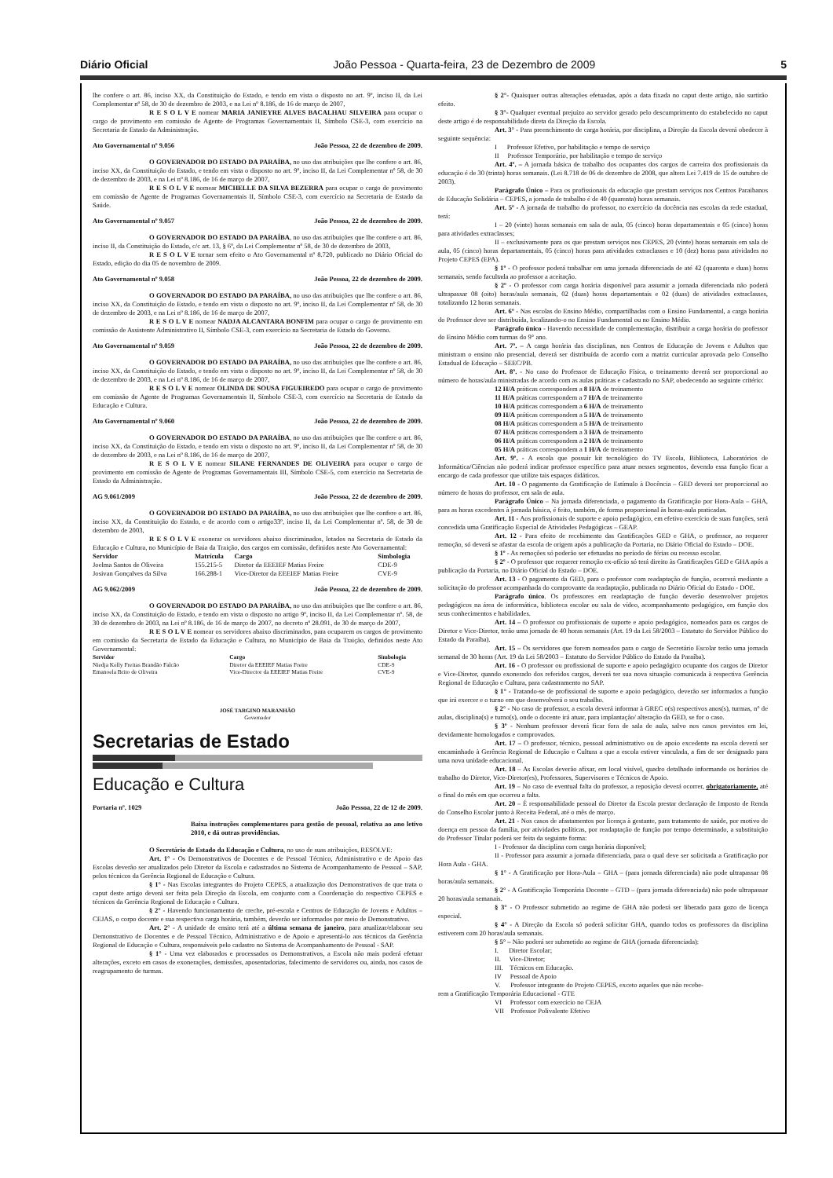Diário Oficial João Pessoa - Quarta-feira, 23 de Dezembro de 2009 5
lhe confere o art. 86, inciso XX, da Constituição do Estado, e tendo em vista o disposto no art. 9º, inciso II, da Lei Complementar nº 58, de 30 de dezembro de 2003, e na Lei nº 8.186, de 16 de março de 2007,
R E S O L V E nomear MARIA JANIEYRE ALVES BACALHAU SILVEIRA para ocupar o cargo de provimento em comissão de Agente de Programas Governamentais II, Símbolo CSE-3, com exercício na Secretaria de Estado da Administração.
Ato Governamental nº 9.056 João Pessoa, 22 de dezembro de 2009.
O GOVERNADOR DO ESTADO DA PARAÍBA, no uso das atribuições que lhe confere o art. 86, inciso XX, da Constituição do Estado, e tendo em vista o disposto no art. 9º, inciso II, da Lei Complementar nº 58, de 30 de dezembro de 2003, e na Lei nº 8.186, de 16 de março de 2007,
R E S O L V E nomear MICHELLE DA SILVA BEZERRA para ocupar o cargo de provimento em comissão de Agente de Programas Governamentais II, Símbolo CSE-3, com exercício na Secretaria de Estado da Saúde.
Ato Governamental nº 9.057 João Pessoa, 22 de dezembro de 2009.
O GOVERNADOR DO ESTADO DA PARAÍBA, no uso das atribuições que lhe confere o art. 86, inciso II, da Constituição do Estado, c/c art. 13, § 6º, da Lei Complementar nº 58, de 30 de dezembro de 2003,
R E S O L V E tornar sem efeito o Ato Governamental nº 8.720, publicado no Diário Oficial do Estado, edição do dia 05 de novembro de 2009.
Ato Governamental nº 9.058 João Pessoa, 22 de dezembro de 2009.
O GOVERNADOR DO ESTADO DA PARAÍBA, no uso das atribuições que lhe confere o art. 86, inciso XX, da Constituição do Estado, e tendo em vista o disposto no art. 9º, inciso II, da Lei Complementar nº 58, de 30 de dezembro de 2003, e na Lei nº 8.186, de 16 de março de 2007,
R E S O L V E nomear NADJA ALCANTARA BONFIM para ocupar o cargo de provimento em comissão de Assistente Administrativo II, Símbolo CSE-3, com exercício na Secretaria de Estado do Governo.
Ato Governamental nº 9.059 João Pessoa, 22 de dezembro de 2009.
O GOVERNADOR DO ESTADO DA PARAÍBA, no uso das atribuições que lhe confere o art. 86, inciso XX, da Constituição do Estado, e tendo em vista o disposto no art. 9º, inciso II, da Lei Complementar nº 58, de 30 de dezembro de 2003, e na Lei nº 8.186, de 16 de março de 2007,
R E S O L V E nomear OLINDA DE SOUSA FIGUEIREDO para ocupar o cargo de provimento em comissão de Agente de Programas Governamentais II, Símbolo CSE-3, com exercício na Secretaria de Estado da Educação e Cultura.
Ato Governamental nº 9.060 João Pessoa, 22 de dezembro de 2009.
O GOVERNADOR DO ESTADO DA PARAÍBA, no uso das atribuições que lhe confere o art. 86, inciso XX, da Constituição do Estado, e tendo em vista o disposto no art. 9º, inciso II, da Lei Complementar nº 58, de 30 de dezembro de 2003, e na Lei nº 8.186, de 16 de março de 2007,
R E S O L V E nomear SILANE FERNANDES DE OLIVEIRA para ocupar o cargo de provimento em comissão de Agente de Programas Governamentais III, Símbolo CSE-5, com exercício na Secretaria de Estado da Administração.
AG 9.061/2009 João Pessoa, 22 de dezembro de 2009.
O GOVERNADOR DO ESTADO DA PARAÍBA, no uso das atribuições que lhe confere o art. 86, inciso XX, da Constituição do Estado, e de acordo com o artigo33º, inciso II, da Lei Complementar nº. 58, de 30 de dezembro de 2003,
R E S O L V E exonerar os servidores abaixo discriminados, lotados na Secretaria de Estado da Educação e Cultura, no Município de Baia da Traição, dos cargos em comissão, definidos neste Ato Governamental:
| Servidor | Matrícula | Cargo | Simbologia |
| --- | --- | --- | --- |
| Joelma Santos de Oliveira | 155.215-5 | Diretor da EEEIEF Matias Freire | CDE-9 |
| Josivan Gonçalves da Silva | 166.288-1 | Vice-Diretor da EEEIEF Matias Freire | CVE-9 |
AG 9.062/2009 João Pessoa, 22 de dezembro de 2009.
O GOVERNADOR DO ESTADO DA PARAÍBA, no uso das atribuições que lhe confere o art. 86, inciso XX, da Constituição do Estado, e tendo em vista o disposto no artigo 9º, inciso II, da Lei Complementar nº. 58, de 30 de dezembro de 2003, na Lei nº 8.186, de 16 de março de 2007, no decreto nº 28.091, de 30 de março de 2007,
R E S O L V E nomear os servidores abaixo discriminados, para ocuparem os cargos de provimento em comissão da Secretaria de Estado da Educação e Cultura, no Município de Baia da Traição, definidos neste Ato Governamental:
| Servidor | Cargo | Simbologia |
| --- | --- | --- |
| Niedja Kelly Freitas Brandão Falcão | Diretor da EEEIEF Matias Freire | CDE-9 |
| Emanoela Brito de Oliveira | Vice-Director da EEEIEF Matias Freire | CVE-9 |
JOSÉ TARGINO MARANHÃO
Governador
Secretarias de Estado
Educação e Cultura
Portaria nº. 1029 João Pessoa, 22 de 12 de 2009.
Baixa instruções complementares para gestão de pessoal, relativa ao ano letivo 2010, e dá outras providências.
O Secretário de Estado da Educação e Cultura, no uso de suas atribuições, RESOLVE:
Art. 1° - Os Demonstrativos de Docentes e de Pessoal Técnico, Administrativo e de Apoio das Escolas deverão ser atualizados pelo Diretor da Escola e cadastrados no Sistema de Acompanhamento de Pessoal – SAP, pelos técnicos da Gerência Regional de Educação e Cultura.
§ 1° - Nas Escolas integrantes do Projeto CEPES, a atualização dos Demonstrativos de que trata o caput deste artigo deverá ser feita pela Direção da Escola, em conjunto com a Coordenação do respectivo CEPES e técnicos da Gerência Regional de Educação e Cultura.
§ 2° - Havendo funcionamento de creche, pré-escola e Centros de Educação de Jovens e Adultos – CEJAS, o corpo docente e sua respectiva carga horária, também, deverão ser informados por meio de Demonstrativo.
Art. 2° - A unidade de ensino terá até a última semana de janeiro, para atualizar/elaborar seu Demonstrativo de Docentes e de Pessoal Técnico, Administrativo e de Apoio e apresentá-lo aos técnicos da Gerência Regional de Educação e Cultura, responsáveis pelo cadastro no Sistema de Acompanhamento de Pessoal - SAP.
§ 1° - Uma vez elaborados e processados os Demonstrativos, a Escola não mais poderá efetuar alterações, exceto em casos de exonerações, demissões, aposentadorias, falecimento de servidores ou, ainda, nos casos de reagrupamento de turmas.
§ 2°- Quaisquer outras alterações efetuadas, após a data fixada no caput deste artigo, não surtirão efeito.
§ 3°- Qualquer eventual prejuízo ao servidor gerado pelo descumprimento do estabelecido no caput deste artigo é de responsabilidade direta da Direção da Escola.
Art. 3° - Para preenchimento de carga horária, por disciplina, a Direção da Escola deverá obedecer à seguinte sequência:
I Professor Efetivo, por habilitação e tempo de serviço
II Professor Temporário, por habilitação e tempo de serviço
Art. 4º. – A jornada básica de trabalho dos ocupantes dos cargos de carreira dos profissionais da educação é de 30 (trinta) horas semanais. (Lei 8.718 de 06 de dezembro de 2008, que altera Lei 7.419 de 15 de outubro de 2003).
Parágrafo Único – Para os profissionais da educação que prestam serviços nos Centros Paraibanos de Educação Solidária – CEPES, a jornada de trabalho é de 40 (quarenta) horas semanais.
Art. 5º - A jornada de trabalho do professor, no exercício da docência nas escolas da rede estadual, terá:
I – 20 (vinte) horas semanais em sala de aula, 05 (cinco) horas departamentais e 05 (cinco) horas para atividades extraclasses;
II – exclusivamente para os que prestam serviços nos CEPES, 20 (vinte) horas semanais em sala de aula, 05 (cinco) horas departamentais, 05 (cinco) horas para atividades extraclasses e 10 (dez) horas para atividades no Projeto CEPES (EPA).
§ 1º - O professor poderá trabalhar em uma jornada diferenciada de até 42 (quarenta e duas) horas semanais, sendo facultada ao professor a aceitação.
§ 2º - O professor com carga horária disponível para assumir a jornada diferenciada não poderá ultrapassar 08 (oito) horas/aula semanais, 02 (duas) horas departamentais e 02 (duas) de atividades extraclasses, totalizando 12 horas semanais.
Art. 6º - Nas escolas do Ensino Médio, compartilhadas com o Ensino Fundamental, a carga horária do Professor deve ser distribuída, localizando-o no Ensino Fundamental ou no Ensino Médio.
Parágrafo único - Havendo necessidade de complementação, distribuir a carga horária do professor do Ensino Médio com turmas do 9° ano.
Art. 7º. – A carga horária das disciplinas, nos Centros de Educação de Jovens e Adultos que ministram o ensino não presencial, deverá ser distribuída de acordo com a matriz curricular aprovada pelo Conselho Estadual de Educação – SEEC/PB.
Art. 8º. - No caso do Professor de Educação Física, o treinamento deverá ser proporcional ao número de horas/aula ministradas de acordo com as aulas práticas e cadastrado no SAP, obedecendo ao seguinte critério:
12 H/A práticas correspondem a 8 H/A de treinamento
11 H/A práticas correspondem a 7 H/A de treinamento
10 H/A práticas correspondem a 6 H/A de treinamento
09 H/A práticas correspondem a 5 H/A de treinamento
08 H/A práticas correspondem a 5 H/A de treinamento
07 H/A práticas correspondem a 3 H/A de treinamento
06 H/A práticas correspondem a 2 H/A de treinamento
05 H/A práticas correspondem a 1 H/A de treinamento
Art. 9º. - A escola que possuir kit tecnológico do TV Escola, Biblioteca, Laboratórios de Informática/Ciências não poderá indicar professor específico para atuar nesses segmentos, devendo essa função ficar a encargo de cada professor que utilize tais espaços didáticos.
Art. 10 - O pagamento da Gratificação de Estímulo à Docência – GED deverá ser proporcional ao número de horas do professor, em sala de aula.
Parágrafo Único – Na jornada diferenciada, o pagamento da Gratificação por Hora-Aula – GHA, para as horas excedentes à jornada básica, é feito, também, de forma proporcional às horas-aula praticadas.
Art. 11 - Aos profissionais de suporte e apoio pedagógico, em efetivo exercício de suas funções, será concedida uma Gratificação Especial de Atividades Pedagógicas – GEAP.
Art. 12 - Para efeito de recebimento das Gratificações GED e GHA, o professor, ao requerer remoção, só deverá se afastar da escola de origem após a publicação da Portaria, no Diário Oficial do Estado – DOE.
§ 1º - As remoções só poderão ser efetuadas no período de férias ou recesso escolar.
§ 2º - O professor que requerer remoção ex-ofício só terá direito às Gratificações GED e GHA após a publicação da Portaria, no Diário Oficial do Estado – DOE.
Art. 13 - O pagamento da GED, para o professor com readaptação de função, ocorrerá mediante a solicitação do professor acompanhada do comprovante da readaptação, publicada no Diário Oficial do Estado - DOE.
Parágrafo único. Os professores em readaptação de função deverão desenvolver projetos pedagógicos na área de informática, biblioteca escolar ou sala de vídeo, acompanhamento pedagógico, em função dos seus conhecimentos e habilidades.
Art. 14 – O professor ou profissionais de suporte e apoio pedagógico, nomeados para os cargos de Diretor e Vice-Diretor, terão uma jornada de 40 horas semanais (Art. 19 da Lei 58/2003 – Estatuto do Servidor Público do Estado da Paraíba).
Art. 15 – Os servidores que forem nomeados para o cargo de Secretário Escolar terão uma jornada semanal de 30 horas (Art. 19 da Lei 58/2003 – Estatuto do Servidor Público do Estado da Paraíba).
Art. 16 - O professor ou profissional de suporte e apoio pedagógico ocupante dos cargos de Diretor e Vice-Diretor, quando exonerado dos referidos cargos, deverá ter sua nova situação comunicada à respectiva Gerência Regional de Educação e Cultura, para cadastramento no SAP.
§ 1° - Tratando-se de profissional de suporte e apoio pedagógico, deverão ser informados a função que irá exercer e o turno em que desenvolverá o seu trabalho.
§ 2° - No caso de professor, a escola deverá informar à GREC o(s) respectivos anos(s), turmas, n° de aulas, disciplina(s) e turno(s), onde o docente irá atuar, para implantação/ alteração da GED, se for o caso.
§ 3º - Nenhum professor deverá ficar fora de sala de aula, salvo nos casos previstos em lei, devidamente homologados e comprovados.
Art. 17 – O professor, técnico, pessoal administrativo ou de apoio excedente na escola deverá ser encaminhado à Gerência Regional de Educação e Cultura a que a escola estiver vinculada, a fim de ser designado para uma nova unidade educacional.
Art. 18 – As Escolas deverão afixar, em local visível, quadro detalhado informando os horários de trabalho do Diretor, Vice-Diretor(es), Professores, Supervisores e Técnicos de Apoio.
Art. 19 – No caso de eventual falta do professor, a reposição deverá ocorrer, obrigatoriamente, até o final do mês em que ocorreu a falta.
Art. 20 – É responsabilidade pessoal do Diretor da Escola prestar declaração de Imposto de Renda do Conselho Escolar junto à Receita Federal, até o mês de março.
Art. 21 - Nos casos de afastamentos por licença à gestante, para tratamento de saúde, por motivo de doença em pessoa da família, por atividades políticas, por readaptação de função por tempo determinado, a substituição do Professor Titular poderá ser feita da seguinte forma:
I - Professor da disciplina com carga horária disponível;
II - Professor para assumir a jornada diferenciada, para o qual deve ser solicitada a Gratificação por Hora Aula - GHA.
§ 1° - A Gratificação por Hora-Aula – GHA – (para jornada diferenciada) não pode ultrapassar 08 horas/aula semanais.
§ 2° - A Gratificação Temporária Docente – GTD – (para jornada diferenciada) não pode ultrapassar 20 horas/aula semanais.
§ 3° - O Professor submetido ao regime de GHA não poderá ser liberado para gozo de licença especial.
§ 4° - A Direção da Escola só poderá solicitar GHA, quando todos os professores da disciplina estiverem com 20 horas/aula semanais.
§ 5° – Não poderá ser submetido ao regime de GHA (jornada diferenciada):
I. Diretor Escolar;
II. Vice-Diretor;
III. Técnicos em Educação.
IV Pessoal de Apoio
V. Professor integrante do Projeto CEPES, exceto aqueles que não recebe-
rem a Gratificação Temporária Educacional - GTE
VI Professor com exercício no CEJA
VII Professor Polivalente Efetivo